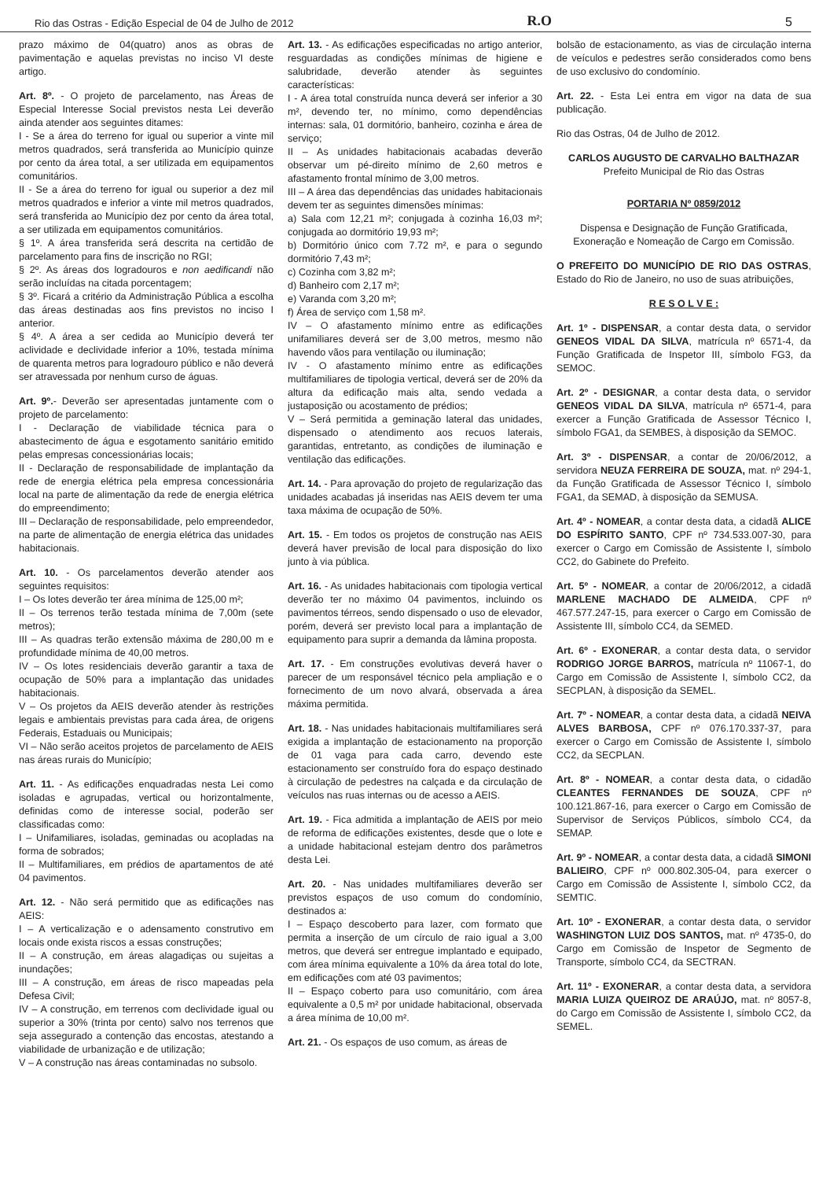Rio das Ostras - Edição Especial de 04 de Julho de 2012 R.O 5
prazo máximo de 04(quatro) anos as obras de pavimentação e aquelas previstas no inciso VI deste artigo.
Art. 8º. - O projeto de parcelamento, nas Áreas de Especial Interesse Social previstos nesta Lei deverão ainda atender aos seguintes ditames:
I - Se a área do terreno for igual ou superior a vinte mil metros quadrados, será transferida ao Município quinze por cento da área total, a ser utilizada em equipamentos comunitários.
II - Se a área do terreno for igual ou superior a dez mil metros quadrados e inferior a vinte mil metros quadrados, será transferida ao Município dez por cento da área total, a ser utilizada em equipamentos comunitários.
§ 1º. A área transferida será descrita na certidão de parcelamento para fins de inscrição no RGI;
§ 2º. As áreas dos logradouros e non aedificandi não serão incluídas na citada porcentagem;
§ 3º. Ficará a critério da Administração Pública a escolha das áreas destinadas aos fins previstos no inciso I anterior.
§ 4º. A área a ser cedida ao Município deverá ter aclividade e declividade inferior a 10%, testada mínima de quarenta metros para logradouro público e não deverá ser atravessada por nenhum curso de águas.
Art. 9º.- Deverão ser apresentadas juntamente com o projeto de parcelamento:
I - Declaração de viabilidade técnica para o abastecimento de água e esgotamento sanitário emitido pelas empresas concessionárias locais;
II - Declaração de responsabilidade de implantação da rede de energia elétrica pela empresa concessionária local na parte de alimentação da rede de energia elétrica do empreendimento;
III – Declaração de responsabilidade, pelo empreendedor, na parte de alimentação de energia elétrica das unidades habitacionais.
Art. 10. - Os parcelamentos deverão atender aos seguintes requisitos:
I – Os lotes deverão ter área mínima de 125,00 m²;
II – Os terrenos terão testada mínima de 7,00m (sete metros);
III – As quadras terão extensão máxima de 280,00 m e profundidade mínima de 40,00 metros.
IV – Os lotes residenciais deverão garantir a taxa de ocupação de 50% para a implantação das unidades habitacionais.
V – Os projetos da AEIS deverão atender às restrições legais e ambientais previstas para cada área, de origens Federais, Estaduais ou Municipais;
VI – Não serão aceitos projetos de parcelamento de AEIS nas áreas rurais do Município;
Art. 11. - As edificações enquadradas nesta Lei como isoladas e agrupadas, vertical ou horizontalmente, definidas como de interesse social, poderão ser classificadas como:
I – Unifamiliares, isoladas, geminadas ou acopladas na forma de sobrados;
II – Multifamiliares, em prédios de apartamentos de até 04 pavimentos.
Art. 12. - Não será permitido que as edificações nas AEIS:
I – A verticalização e o adensamento construtivo em locais onde exista riscos a essas construções;
II – A construção, em áreas alagadiças ou sujeitas a inundações;
III – A construção, em áreas de risco mapeadas pela Defesa Civil;
IV – A construção, em terrenos com declividade igual ou superior a 30% (trinta por cento) salvo nos terrenos que seja assegurado a contenção das encostas, atestando a viabilidade de urbanização e de utilização;
V – A construção nas áreas contaminadas no subsolo.
Art. 13. - As edificações especificadas no artigo anterior, resguardadas as condições mínimas de higiene e salubridade, deverão atender às seguintes características:
I - A área total construída nunca deverá ser inferior a 30 m², devendo ter, no mínimo, como dependências internas: sala, 01 dormitório, banheiro, cozinha e área de serviço;
II – As unidades habitacionais acabadas deverão observar um pé-direito mínimo de 2,60 metros e afastamento frontal mínimo de 3,00 metros.
III – A área das dependências das unidades habitacionais devem ter as seguintes dimensões mínimas:
a) Sala com 12,21 m²; conjugada à cozinha 16,03 m²; conjugada ao dormitório 19,93 m²;
b) Dormitório único com 7.72 m², e para o segundo dormitório 7,43 m²;
c) Cozinha com 3,82 m²;
d) Banheiro com 2,17 m²;
e) Varanda com 3,20 m²;
f) Área de serviço com 1,58 m².
IV – O afastamento mínimo entre as edificações unifamiliares deverá ser de 3,00 metros, mesmo não havendo vãos para ventilação ou iluminação;
IV - O afastamento mínimo entre as edificações multifamiliares de tipologia vertical, deverá ser de 20% da altura da edificação mais alta, sendo vedada a justaposição ou acostamento de prédios;
V – Será permitida a geminação lateral das unidades, dispensado o atendimento aos recuos laterais, garantidas, entretanto, as condições de iluminação e ventilação das edificações.
Art. 14. - Para aprovação do projeto de regularização das unidades acabadas já inseridas nas AEIS devem ter uma taxa máxima de ocupação de 50%.
Art. 15. - Em todos os projetos de construção nas AEIS deverá haver previsão de local para disposição do lixo junto à via pública.
Art. 16. - As unidades habitacionais com tipologia vertical deverão ter no máximo 04 pavimentos, incluindo os pavimentos térreos, sendo dispensado o uso de elevador, porém, deverá ser previsto local para a implantação de equipamento para suprir a demanda da lâmina proposta.
Art. 17. - Em construções evolutivas deverá haver o parecer de um responsável técnico pela ampliação e o fornecimento de um novo alvará, observada a área máxima permitida.
Art. 18. - Nas unidades habitacionais multifamiliares será exigida a implantação de estacionamento na proporção de 01 vaga para cada carro, devendo este estacionamento ser construído fora do espaço destinado à circulação de pedestres na calçada e da circulação de veículos nas ruas internas ou de acesso a AEIS.
Art. 19. - Fica admitida a implantação de AEIS por meio de reforma de edificações existentes, desde que o lote e a unidade habitacional estejam dentro dos parâmetros desta Lei.
Art. 20. - Nas unidades multifamiliares deverão ser previstos espaços de uso comum do condomínio, destinados a:
I – Espaço descoberto para lazer, com formato que permita a inserção de um círculo de raio igual a 3,00 metros, que deverá ser entregue implantado e equipado, com área mínima equivalente a 10% da área total do lote, em edificações com até 03 pavimentos;
II – Espaço coberto para uso comunitário, com área equivalente a 0,5 m² por unidade habitacional, observada a área mínima de 10,00 m².
Art. 21. - Os espaços de uso comum, as áreas de
bolsão de estacionamento, as vias de circulação interna de veículos e pedestres serão considerados como bens de uso exclusivo do condomínio.
Art. 22. - Esta Lei entra em vigor na data de sua publicação.
Rio das Ostras, 04 de Julho de 2012.
CARLOS AUGUSTO DE CARVALHO BALTHAZAR
Prefeito Municipal de Rio das Ostras
PORTARIA Nº 0859/2012
Dispensa e Designação de Função Gratificada, Exoneração e Nomeação de Cargo em Comissão.
O PREFEITO DO MUNICÍPIO DE RIO DAS OSTRAS, Estado do Rio de Janeiro, no uso de suas atribuições,
R E S O L V E :
Art. 1º - DISPENSAR, a contar desta data, o servidor GENEOS VIDAL DA SILVA, matrícula nº 6571-4, da Função Gratificada de Inspetor III, símbolo FG3, da SEMOC.
Art. 2º - DESIGNAR, a contar desta data, o servidor GENEOS VIDAL DA SILVA, matrícula nº 6571-4, para exercer a Função Gratificada de Assessor Técnico I, símbolo FGA1, da SEMBES, à disposição da SEMOC.
Art. 3º - DISPENSAR, a contar de 20/06/2012, a servidora NEUZA FERREIRA DE SOUZA, mat. nº 294-1, da Função Gratificada de Assessor Técnico I, símbolo FGA1, da SEMAD, à disposição da SEMUSA.
Art. 4º - NOMEAR, a contar desta data, a cidadã ALICE DO ESPÍRITO SANTO, CPF nº 734.533.007-30, para exercer o Cargo em Comissão de Assistente I, símbolo CC2, do Gabinete do Prefeito.
Art. 5º - NOMEAR, a contar de 20/06/2012, a cidadã MARLENE MACHADO DE ALMEIDA, CPF nº 467.577.247-15, para exercer o Cargo em Comissão de Assistente III, símbolo CC4, da SEMED.
Art. 6º - EXONERAR, a contar desta data, o servidor RODRIGO JORGE BARROS, matrícula nº 11067-1, do Cargo em Comissão de Assistente I, símbolo CC2, da SECPLAN, à disposição da SEMEL.
Art. 7º - NOMEAR, a contar desta data, a cidadã NEIVA ALVES BARBOSA, CPF nº 076.170.337-37, para exercer o Cargo em Comissão de Assistente I, símbolo CC2, da SECPLAN.
Art. 8º - NOMEAR, a contar desta data, o cidadão CLEANTES FERNANDES DE SOUZA, CPF nº 100.121.867-16, para exercer o Cargo em Comissão de Supervisor de Serviços Públicos, símbolo CC4, da SEMAP.
Art. 9º - NOMEAR, a contar desta data, a cidadã SIMONI BALIEIRO, CPF nº 000.802.305-04, para exercer o Cargo em Comissão de Assistente I, símbolo CC2, da SEMTIC.
Art. 10º - EXONERAR, a contar desta data, o servidor WASHINGTON LUIZ DOS SANTOS, mat. nº 4735-0, do Cargo em Comissão de Inspetor de Segmento de Transporte, símbolo CC4, da SECTRAN.
Art. 11º - EXONERAR, a contar desta data, a servidora MARIA LUIZA QUEIROZ DE ARAÚJO, mat. nº 8057-8, do Cargo em Comissão de Assistente I, símbolo CC2, da SEMEL.